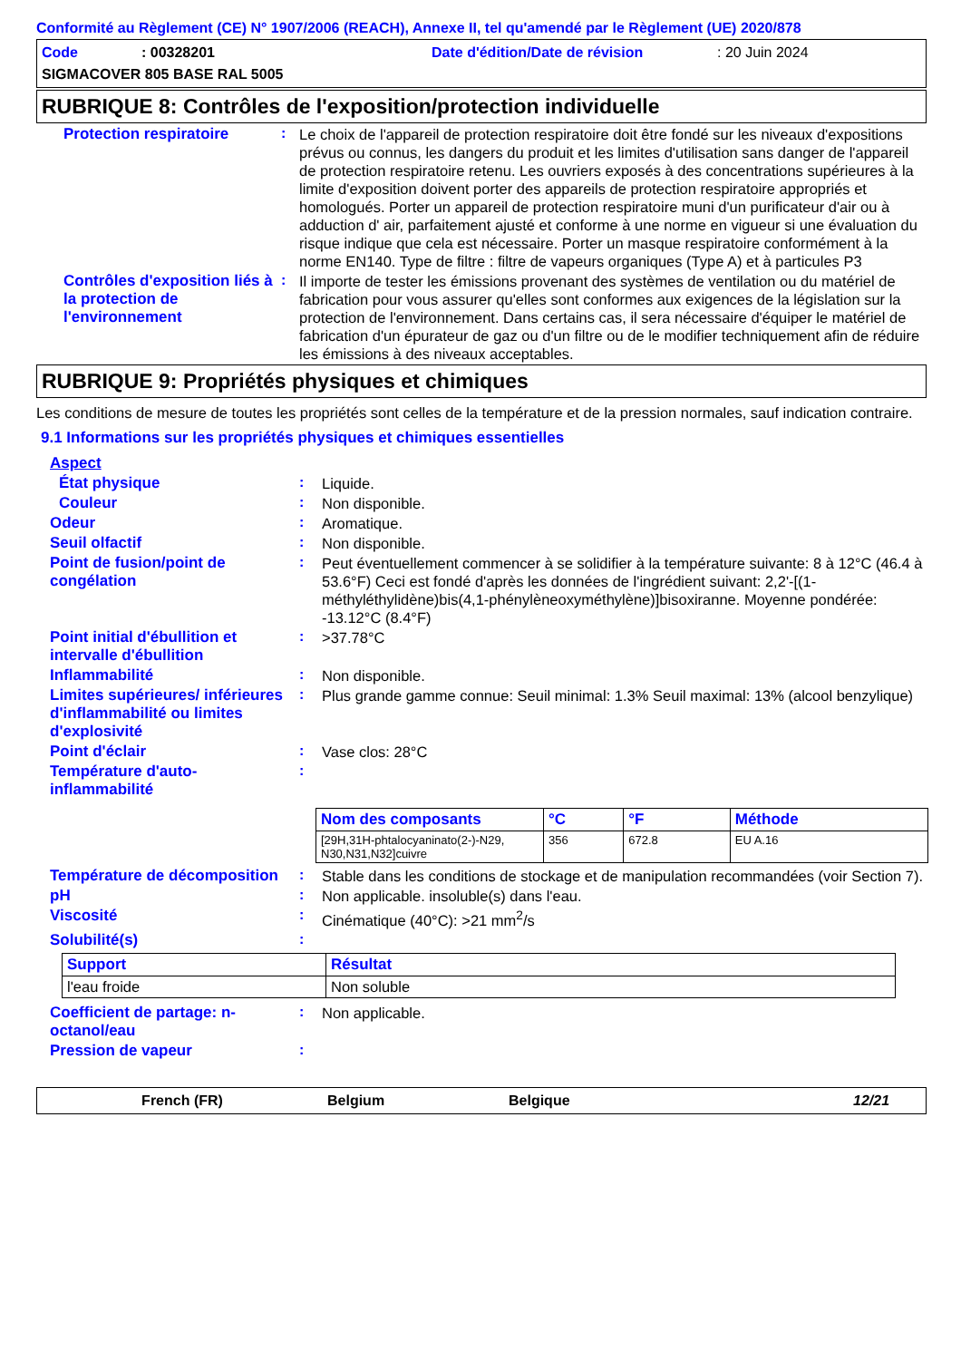Conformité au Règlement (CE) N° 1907/2006 (REACH), Annexe II, tel qu'amendé par le Règlement (UE) 2020/878
Code: 00328201 Date d'édition/Date de révision: 20 Juin 2024
SIGMACOVER 805 BASE RAL 5005
RUBRIQUE 8: Contrôles de l'exposition/protection individuelle
Protection respiratoire :
Le choix de l'appareil de protection respiratoire doit être fondé sur les niveaux d'expositions prévus ou connus, les dangers du produit et les limites d'utilisation sans danger de l'appareil de protection respiratoire retenu. Les ouvriers exposés à des concentrations supérieures à la limite d'exposition doivent porter des appareils de protection respiratoire appropriés et homologués. Porter un appareil de protection respiratoire muni d'un purificateur d'air ou à adduction d' air, parfaitement ajusté et conforme à une norme en vigueur si une évaluation du risque indique que cela est nécessaire. Porter un masque respiratoire conformément à la norme EN140. Type de filtre : filtre de vapeurs organiques (Type A) et à particules P3
Contrôles d'exposition liés à la protection de l'environnement
:
Il importe de tester les émissions provenant des systèmes de ventilation ou du matériel de fabrication pour vous assurer qu'elles sont conformes aux exigences de la législation sur la protection de l'environnement. Dans certains cas, il sera nécessaire d'équiper le matériel de fabrication d'un épurateur de gaz ou d'un filtre ou de le modifier techniquement afin de réduire les émissions à des niveaux acceptables.
RUBRIQUE 9: Propriétés physiques et chimiques
Les conditions de mesure de toutes les propriétés sont celles de la température et de la pression normales, sauf indication contraire.
9.1 Informations sur les propriétés physiques et chimiques essentielles
Aspect
État physique :
Liquide.
Couleur :
Non disponible.
Odeur :
Aromatique.
Seuil olfactif :
Non disponible.
Point de fusion/point de congélation
:
Peut éventuellement commencer à se solidifier à la température suivante: 8 à 12°C (46.4 à 53.6°F) Ceci est fondé d'après les données de l'ingrédient suivant: 2,2'-[(1-méthyléthylidène)bis(4,1-phénylèneoxyméthylène)]bisoxiranne. Moyenne pondérée: -13.12°C (8.4°F)
Point initial d'ébullition et intervalle d'ébullition
:
>37.78°C
Inflammabilité :
Non disponible.
Limites supérieures/ inférieures d'inflammabilité ou limites d'explosivité
:
Plus grande gamme connue: Seuil minimal: 1.3% Seuil maximal: 13% (alcool benzylique)
Point d'éclair :
Vase clos: 28°C
Température d'auto-inflammabilité
:
| Nom des composants | °C | °F | Méthode |
| --- | --- | --- | --- |
| [29H,31H-phtalocyaninato(2-)-N29, N30,N31,N32]cuivre | 356 | 672.8 | EU A.16 |
Température de décomposition
:
Stable dans les conditions de stockage et de manipulation recommandées (voir Section 7).
pH :
Non applicable. insoluble(s) dans l'eau.
Viscosité :
Cinématique (40°C): >21 mm<sup>2</sup>/s
Solubilité(s) :
| Support | Résultat |
| --- | --- |
| l'eau froide | Non soluble |
Coefficient de partage: n-octanol/eau
:
Non applicable.
Pression de vapeur :
French (FR) Belgium Belgique 12/21